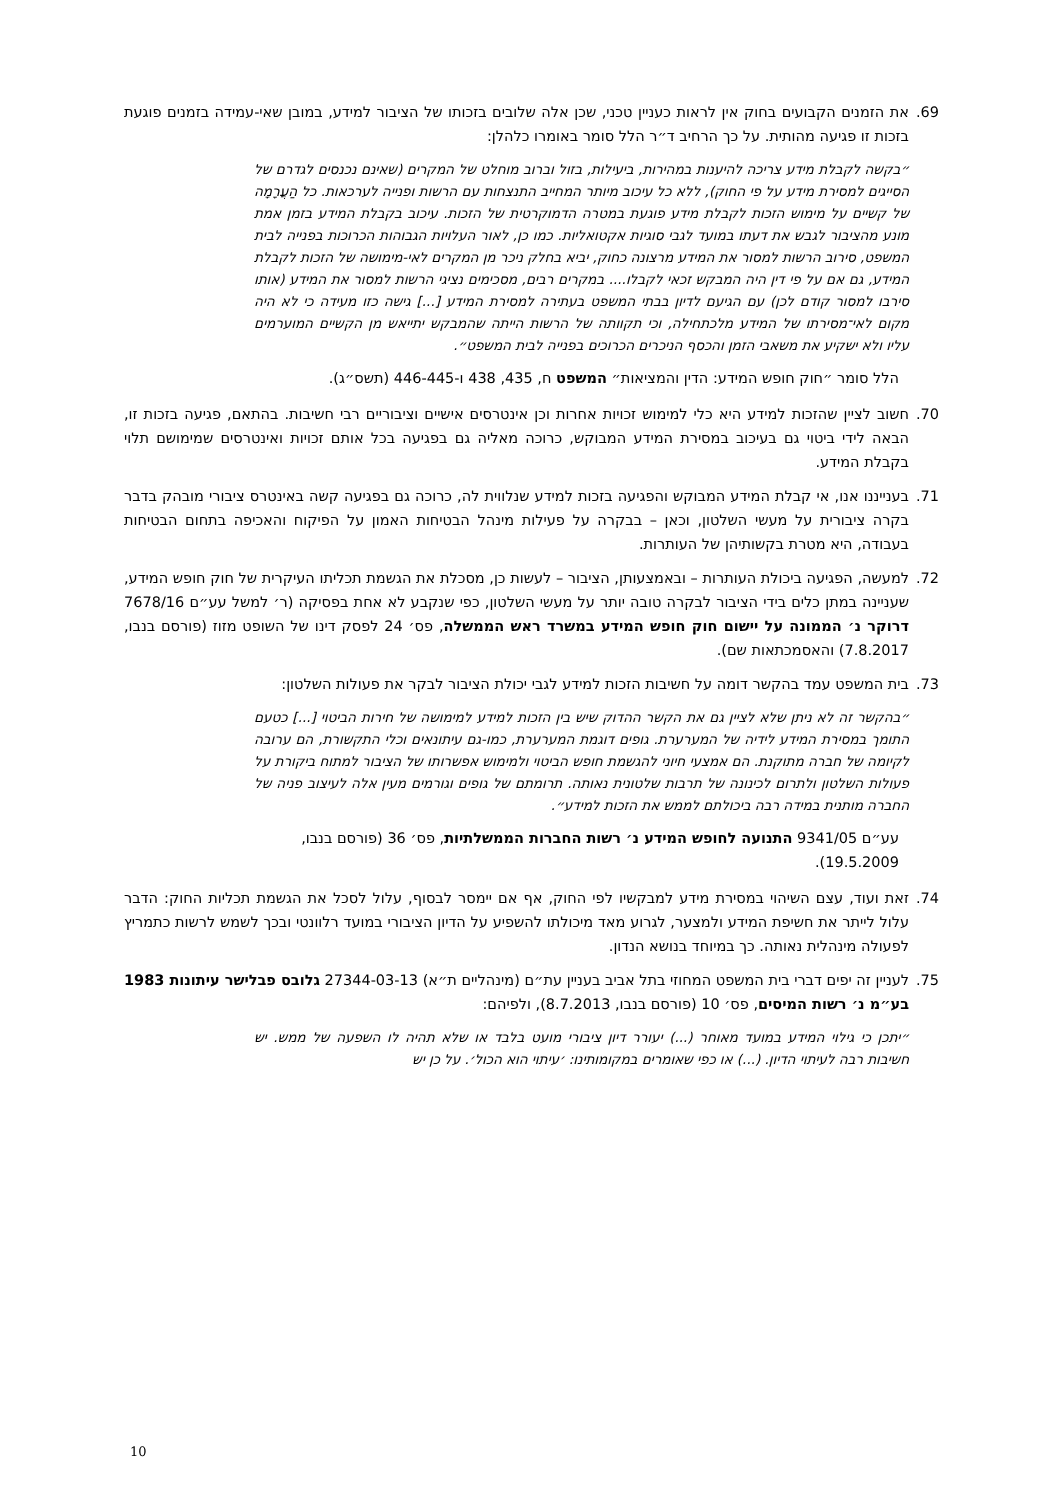69. את הזמנים הקבועים בחוק אין לראות כעניין טכני, שכן אלה שלובים בזכותו של הציבור למידע, במובן שאי-עמידה בזמנים פוגעת בזכות זו פגיעה מהותית. על כך הרחיב ד״ר הלל סומר באומרו כלהלן:
״בקשה לקבלת מידע צריכה להיענות במהירות, ביעילות, בזול וברוב מוחלט של המקרים (שאינם נכנסים לגדרם של הסייגים למסירת מידע על פי החוק), ללא כל עיכוב מיותר המחייב התנצחות עם הרשות ופנייה לערכאות. כל הַעֲרָמָה של קשיים על מימוש הזכות לקבלת מידע פוגעת במטרה הדמוקרטית של הזכות. עיכוב בקבלת המידע בזמן אמת מונע מהציבור לגבש את דעתו במועד לגבי סוגיות אקטואליות. כמו כן, לאור העלויות הגבוהות הכרוכות בפנייה לבית המשפט, סירוב הרשות למסור את המידע מרצונה כחוק, יביא בחלק ניכר מן המקרים לאי-מימושה של הזכות לקבלת המידע, גם אם על פי דין היה המבקש זכאי לקבלו.... במקרים רבים, מסכימים נציגי הרשות למסור את המידע (אותו סירבו למסור קודם לכן) עם הגיעם לדיון בבתי המשפט בעתירה למסירת המידע [...] גישה כזו מעידה כי לא היה מקום לאי־מסירתו של המידע מלכתחילה, וכי תקוותה של הרשות הייתה שהמבקש יתייאש מן הקשיים המוערמים עליו ולא ישקיע את משאבי הזמן והכסף הניכרים הכרוכים בפנייה לבית המשפט״.
הלל סומר ״חוק חופש המידע: הדין והמציאות״ המשפט ח, 435, 438 ו-446-445 (תשס״ג).
70. חשוב לציין שהזכות למידע היא כלי למימוש זכויות אחרות וכן אינטרסים אישיים וציבוריים רבי חשיבות. בהתאם, פגיעה בזכות זו, הבאה לידי ביטוי גם בעיכוב במסירת המידע המבוקש, כרוכה מאליה גם בפגיעה בכל אותם זכויות ואינטרסים שמימושם תלוי בקבלת המידע.
71. בענייננו אנו, אי קבלת המידע המבוקש והפגיעה בזכות למידע שנלווית לה, כרוכה גם בפגיעה קשה באינטרס ציבורי מובהק בדבר בקרה ציבורית על מעשי השלטון, וכאן – בבקרה על פעילות מינהל הבטיחות האמון על הפיקוח והאכיפה בתחום הבטיחות בעבודה, היא מטרת בקשותיהן של העותרות.
72. למעשה, הפגיעה ביכולת העותרות – ובאמצעותן, הציבור – לעשות כן, מסכלת את הגשמת תכליתו העיקרית של חוק חופש המידע, שעניינה במתן כלים בידי הציבור לבקרה טובה יותר על מעשי השלטון, כפי שנקבע לא אחת בפסיקה (ר׳ למשל עע״ם 7678/16 דרוקר נ׳ הממונה על יישום חוק חופש המידע במשרד ראש הממשלה, פס׳ 24 לפסק דינו של השופט מזוז (פורסם בנבו, 7.8.2017) והאסמכתאות שם).
73. בית המשפט עמד בהקשר דומה על חשיבות הזכות למידע לגבי יכולת הציבור לבקר את פעולות השלטון:
״בהקשר זה לא ניתן שלא לציין גם את הקשר ההדוק שיש בין הזכות למידע למימושה של חירות הביטוי [...] כטעם התומך במסירת המידע לידיה של המערערת. גופים דוגמת המערערת, כמו-גם עיתונאים וכלי התקשורת, הם ערובה לקיומה של חברה מתוקנת. הם אמצעי חיוני להגשמת חופש הביטוי ולמימוש אפשרותו של הציבור למתוח ביקורת על פעולות השלטון ולתרום לכינונה של תרבות שלטונית נאותה. תרומתם של גופים וגורמים מעין אלה לעיצוב פניה של החברה מותנית במידה רבה ביכולתם לממש את הזכות למידע״.
עע״ם 9341/05 התנועה לחופש המידע נ׳ רשות החברות הממשלתיות, פס׳ 36 (פורסם בנבו, 19.5.2009).
74. זאת ועוד, עצם השיהוי במסירת מידע למבקשיו לפי החוק, אף אם יימסר לבסוף, עלול לסכל את הגשמת תכליות החוק: הדבר עלול לייתר את חשיפת המידע ולמצער, לגרוע מאד מיכולתו להשפיע על הדיון הציבורי במועד רלוונטי ובכך לשמש לרשות כתמריץ לפעולה מינהלית נאותה. כך במיוחד בנושא הנדון.
75. לעניין זה יפים דברי בית המשפט המחוזי בתל אביב בעניין עת״ם (מינהליים ת״א) 27344-03-13 גלובס פבלישר עיתונות 1983 בע״מ נ׳ רשות המיסים, פס׳ 10 (פורסם בנבו, 8.7.2013), ולפיהם:
״יתכן כי גילוי המידע במועד מאוחר (...) יעורר דיון ציבורי מועט בלבד או שלא תהיה לו השפעה של ממש. יש חשיבות רבה לעיתוי הדיון. (...) או כפי שאומרים במקומותינו: ׳עיתוי הוא הכול׳. על כן יש
10